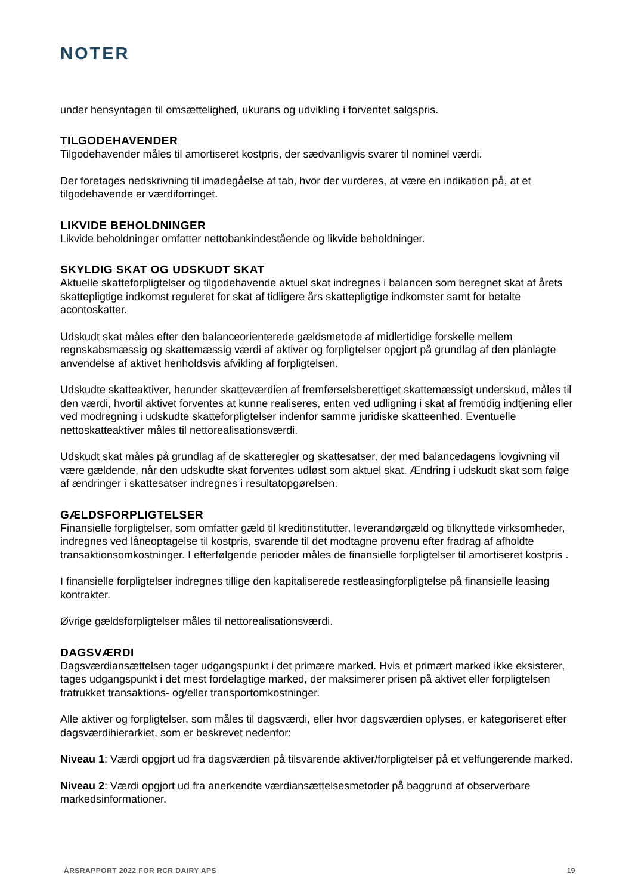NOTER
under hensyntagen til omsættelighed, ukurans og udvikling i forventet salgspris.
TILGODEHAVENDER
Tilgodehavender måles til amortiseret kostpris, der sædvanligvis svarer til nominel værdi.
Der foretages nedskrivning til imødegåelse af tab, hvor der vurderes, at være en indikation på, at et tilgodehavende er værdiforringet.
LIKVIDE BEHOLDNINGER
Likvide beholdninger omfatter nettobankindestående og likvide beholdninger.
SKYLDIG SKAT OG UDSKUDT SKAT
Aktuelle skatteforpligtelser og tilgodehavende aktuel skat indregnes i balancen som beregnet skat af årets skattepligtige indkomst reguleret for skat af tidligere års skattepligtige indkomster samt for betalte acontoskatter.
Udskudt skat måles efter den balanceorienterede gældsmetode af midlertidige forskelle mellem regnskabsmæssig og skattemæssig værdi af aktiver og forpligtelser opgjort på grundlag af den planlagte anvendelse af aktivet henholdsvis afvikling af forpligtelsen.
Udskudte skatteaktiver, herunder skatteværdien af fremførselsberettiget skattemæssigt underskud, måles til den værdi, hvortil aktivet forventes at kunne realiseres, enten ved udligning i skat af fremtidig indtjening eller ved modregning i udskudte skatteforpligtelser indenfor samme juridiske skatteenhed. Eventuelle nettoskatteaktiver måles til nettorealisationsværdi.
Udskudt skat måles på grundlag af de skatteregler og skattesatser, der med balancedagens lovgivning vil være gældende, når den udskudte skat forventes udløst som aktuel skat. Ændring i udskudt skat som følge af ændringer i skattesatser indregnes i resultatopgørelsen.
GÆLDSFORPLIGTELSER
Finansielle forpligtelser, som omfatter gæld til kreditinstitutter, leverandørgæld og tilknyttede virksomheder, indregnes ved låneoptagelse til kostpris, svarende til det modtagne provenu efter fradrag af afholdte transaktionsomkostninger. I efterfølgende perioder måles de finansielle forpligtelser til amortiseret kostpris .
I finansielle forpligtelser indregnes tillige den kapitaliserede restleasingforpligtelse på finansielle leasing kontrakter.
Øvrige gældsforpligtelser måles til nettorealisationsværdi.
DAGSVÆRDI
Dagsværdiansættelsen tager udgangspunkt i det primære marked. Hvis et primært marked ikke eksisterer, tages udgangspunkt i det mest fordelagtige marked, der maksimerer prisen på aktivet eller forpligtelsen fratrukket transaktions- og/eller transportomkostninger.
Alle aktiver og forpligtelser, som måles til dagsværdi, eller hvor dagsværdien oplyses, er kategoriseret efter dagsværdihierarkiet, som er beskrevet nedenfor:
Niveau 1: Værdi opgjort ud fra dagsværdien på tilsvarende aktiver/forpligtelser på et velfungerende marked.
Niveau 2: Værdi opgjort ud fra anerkendte værdiansættelsesmetoder på baggrund af observerbare markedsinformationer.
ÅRSRAPPORT 2022 FOR RCR DAIRY APS 19